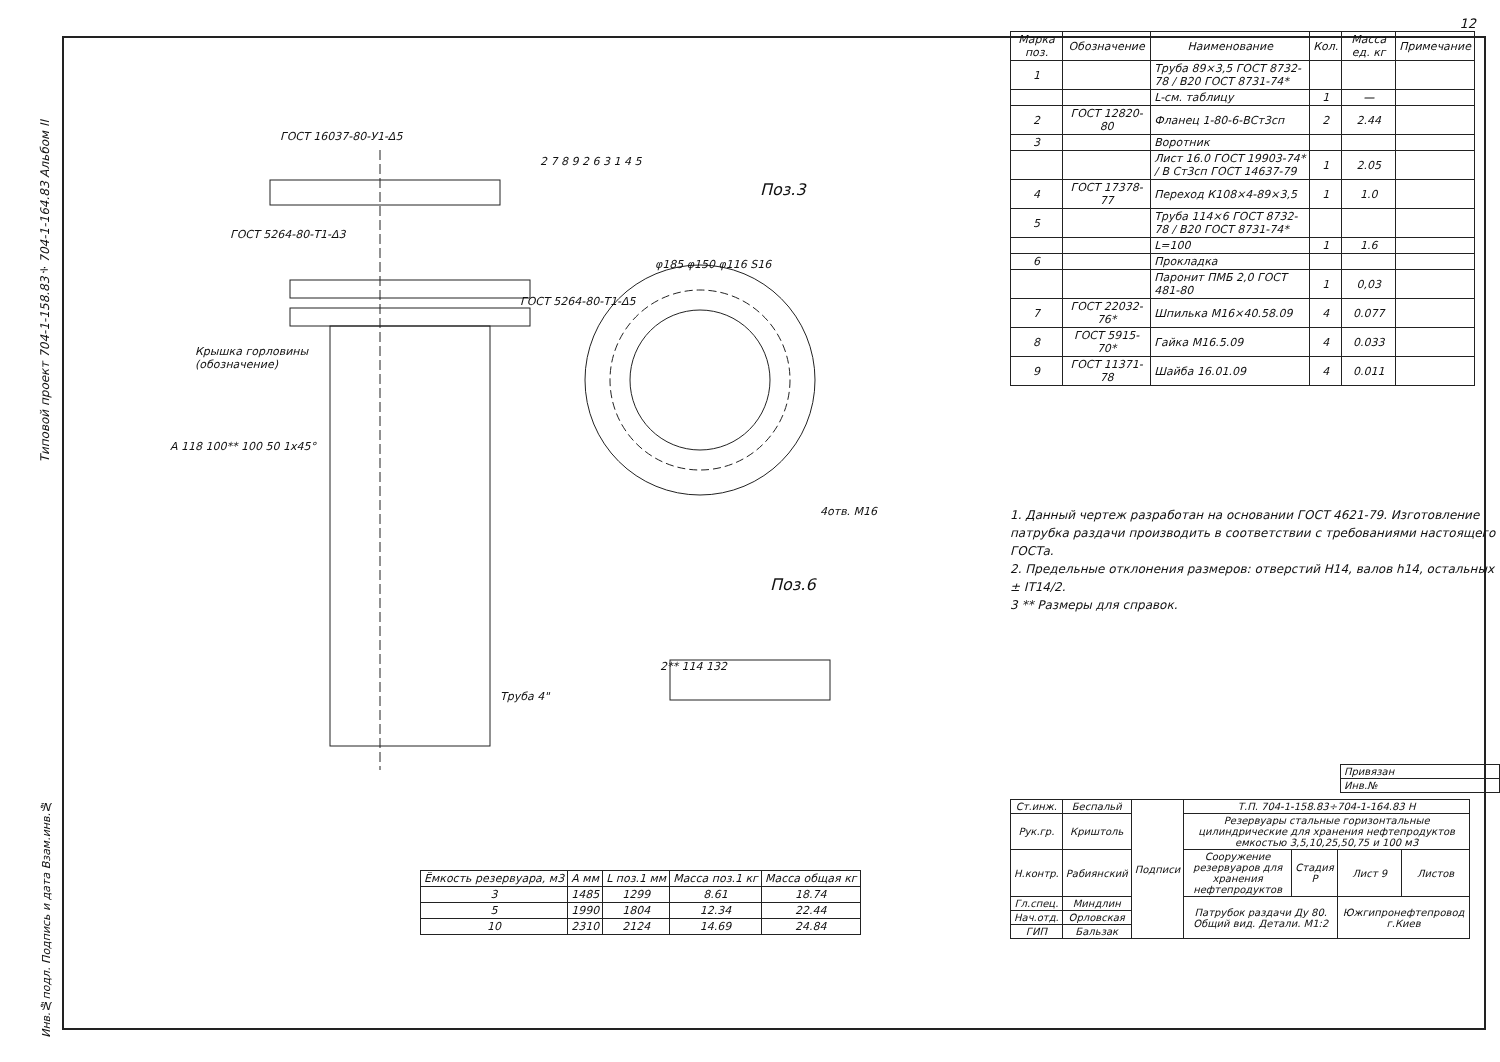Типовой проект 704-1-158.83÷704-1-164.83 Альбом II
ГОСТ 16037-80-У1-Δ5
ГОСТ 5264-80-Т1-Δ3
ГОСТ 5264-80-Т1-Δ5
Крышка горловины
(обозначение)
2 7 8 9 2 6 3 1 4 5
Поз.3
φ185 φ150 φ116 S16
4отв. М16
Поз.6
2** 114 132
Труба 4"
A 118 100** 100 50 1x45°
| Ёмкость резервуара, м3 | A мм | L поз.1 мм | Масса поз.1 кг | Масса общая кг |
| --- | --- | --- | --- | --- |
| 3 | 1485 | 1299 | 8.61 | 18.74 |
| 5 | 1990 | 1804 | 12.34 | 22.44 |
| 10 | 2310 | 2124 | 14.69 | 24.84 |
Инв.№подл. Подпись и дата Взам.инв.№
12
| Марка поз. | Обозначение | Наименование | Кол. | Масса ед. кг | Примечание |
| --- | --- | --- | --- | --- | --- |
| 1 | | Труба 89×3,5 ГОСТ 8732-78 / В20 ГОСТ 8731-74* | | | |
| | | L-см. таблицу | 1 | — | |
| 2 | ГОСТ 12820-80 | Фланец 1-80-6-ВСт3сп | 2 | 2.44 | |
| 3 | | Воротник | | | |
| | | Лист 16.0 ГОСТ 19903-74* / В Ст3сп ГОСТ 14637-79 | 1 | 2.05 | |
| 4 | ГОСТ 17378-77 | Переход К108×4-89×3,5 | 1 | 1.0 | |
| 5 | | Труба 114×6 ГОСТ 8732-78 / В20 ГОСТ 8731-74* | | | |
| | | L=100 | 1 | 1.6 | |
| 6 | | Прокладка | | | |
| | | Паронит ПМБ 2,0 ГОСТ 481-80 | 1 | 0,03 | |
| 7 | ГОСТ 22032-76* | Шпилька М16×40.58.09 | 4 | 0.077 | |
| 8 | ГОСТ 5915-70* | Гайка М16.5.09 | 4 | 0.033 | |
| 9 | ГОСТ 11371-78 | Шайба 16.01.09 | 4 | 0.011 | |
1. Данный чертеж разработан на основании ГОСТ 4621-79. Изготовление патрубка раздачи производить в соответствии с требованиями настоящего ГОСТа.
2. Предельные отклонения размеров: отверстий Н14, валов h14, остальных ± IT14/2.
3 ** Размеры для справок.
| Привязан |
| Инв.№ |
| Ст.инж. | Беспальй | Подписи | Т.П. 704-1-158.83÷704-1-164.83 Н | | | |
| Рук.гр. | Криштоль | | Резервуары стальные горизонтальные цилиндрические для хранения нефтепродуктов емкостью 3,5,10,25,50,75 и 100 м3 | | | |
| Н.контр. | Рабиянский | | Сооружение резервуаров для хранения нефтепродуктов | Стадия Р | Лист 9 | Листов |
| Гл.спец. | Миндлин | | Патрубок раздачи Ду 80. Общий вид. Детали. М1:2 | | Южгипронефтепровод г.Киев | |
| Нач.отд. | Орловская | | | | | |
| ГИП | Бальзак | | | | | |